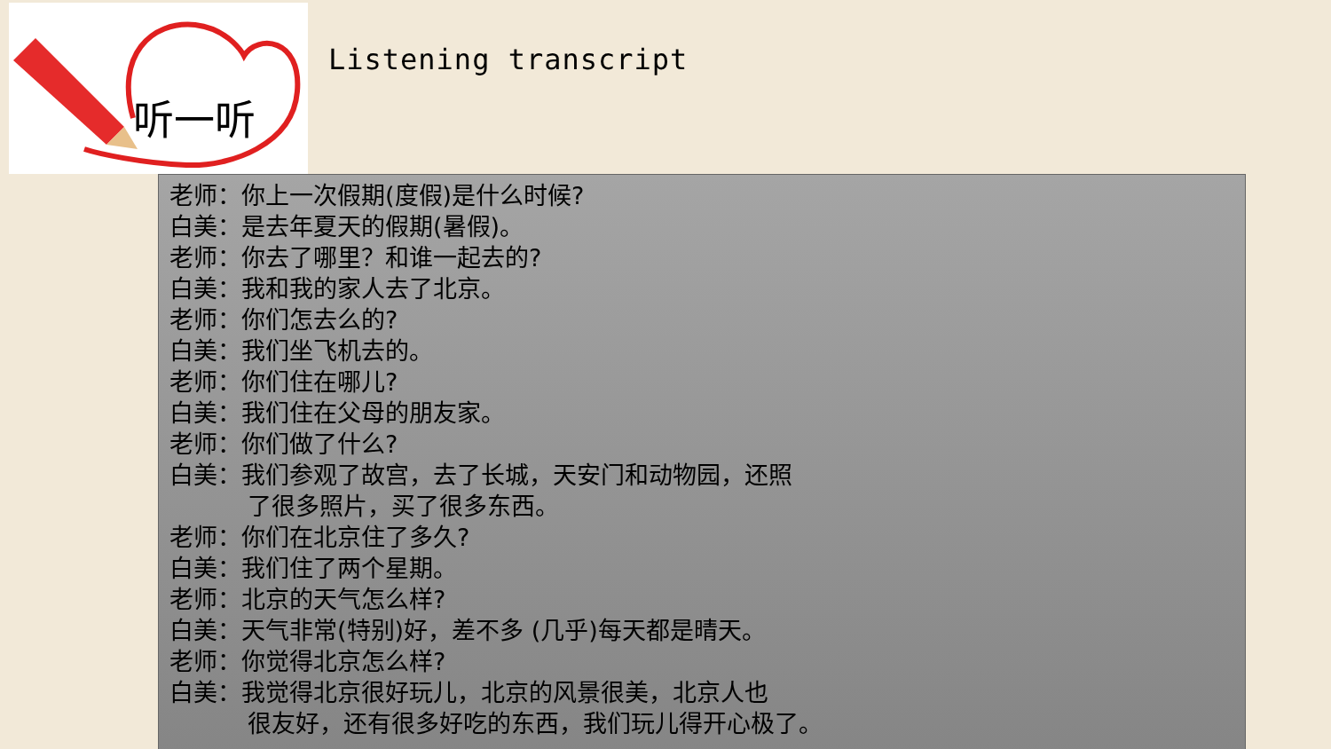听一听
Listening transcript
老师：你上一次假期(度假)是什么时候?
白美：是去年夏天的假期(暑假)。
老师：你去了哪里？和谁一起去的?
白美：我和我的家人去了北京。
老师：你们怎去么的?
白美：我们坐飞机去的。
老师：你们住在哪儿?
白美：我们住在父母的朋友家。
老师：你们做了什么?
白美：我们参观了故宫，去了长城，天安门和动物园，还照
了很多照片，买了很多东西。
老师：你们在北京住了多久?
白美：我们住了两个星期。
老师：北京的天气怎么样?
白美：天气非常(特别)好，差不多 (几乎)每天都是晴天。
老师：你觉得北京怎么样?
白美：我觉得北京很好玩儿，北京的风景很美，北京人也
很友好，还有很多好吃的东西，我们玩儿得开心极了。